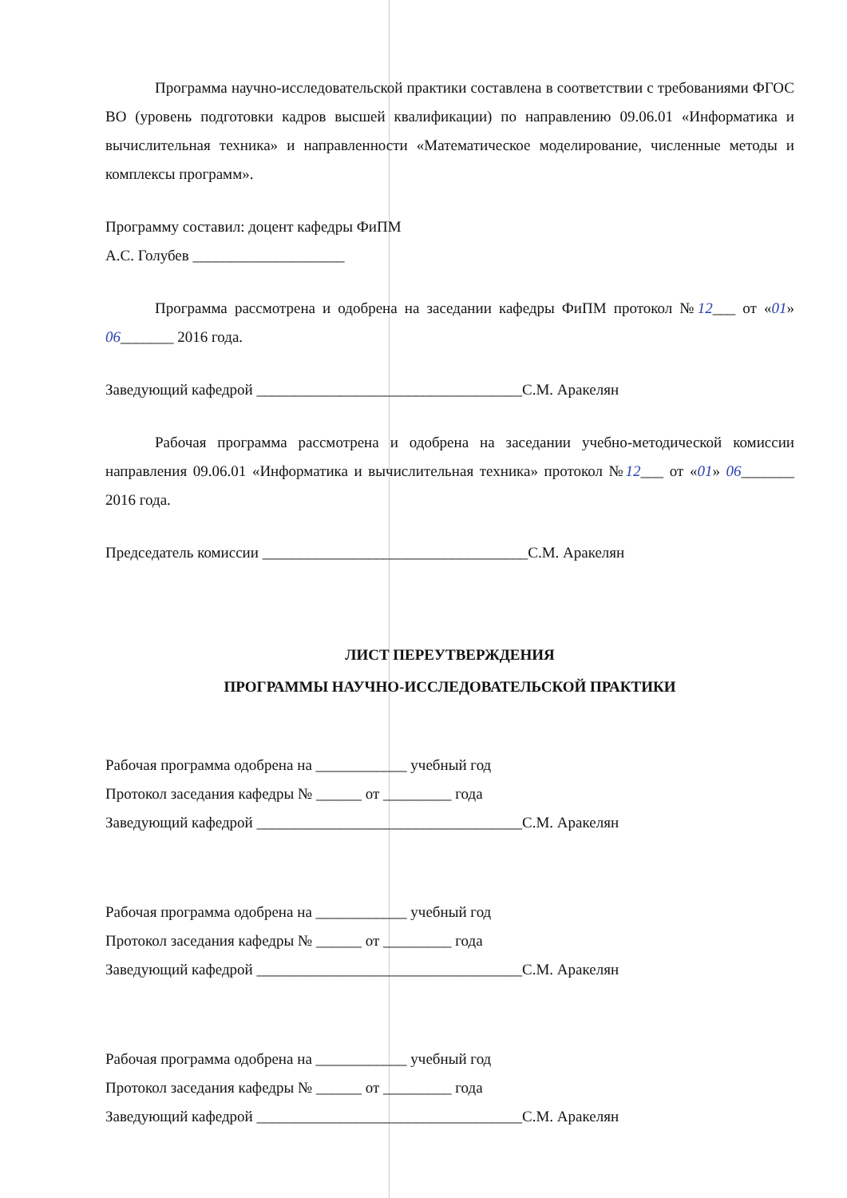Программа научно-исследовательской практики составлена в соответствии с требованиями ФГОС ВО (уровень подготовки кадров высшей квалификации) по направлению 09.06.01 «Информатика и вычислительная техника» и направленности «Математическое моделирование, численные методы и комплексы программ».
Программу составил: доцент кафедры ФиПМ
А.С. Голубев ____________________
Программа рассмотрена и одобрена на заседании кафедры ФиПМ протокол №12___ от «01» 06_______ 2016 года.
Заведующий кафедрой ___________________________________С.М. Аракелян
Рабочая программа рассмотрена и одобрена на заседании учебно-методической комиссии направления 09.06.01 «Информатика и вычислительная техника» протокол №12___ от «01» 06_______ 2016 года.
Председатель комиссии ___________________________________С.М. Аракелян
ЛИСТ ПЕРЕУТВЕРЖДЕНИЯ
ПРОГРАММЫ НАУЧНО-ИССЛЕДОВАТЕЛЬСКОЙ ПРАКТИКИ
Рабочая программа одобрена на ____________ учебный год
Протокол заседания кафедры № ______ от _________ года
Заведующий кафедрой ___________________________________С.М. Аракелян
Рабочая программа одобрена на ____________ учебный год
Протокол заседания кафедры № ______ от _________ года
Заведующий кафедрой ___________________________________С.М. Аракелян
Рабочая программа одобрена на ____________ учебный год
Протокол заседания кафедры № ______ от _________ года
Заведующий кафедрой ___________________________________С.М. Аракелян